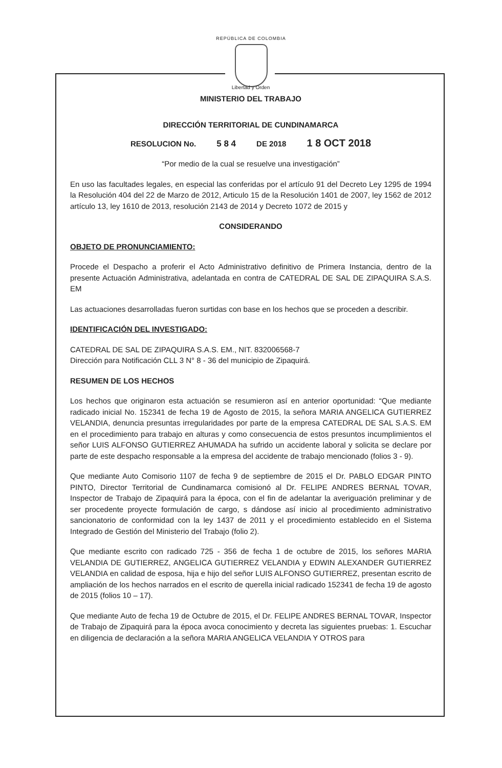REPÚBLICA DE COLOMBIA
Libertad y Orden
MINISTERIO DEL TRABAJO
DIRECCIÓN TERRITORIAL DE CUNDINAMARCA
RESOLUCION No. 5 8 4 DE 2018 1 8 OCT 2018
“Por medio de la cual se resuelve una investigación”
En uso las facultades legales, en especial las conferidas por el artículo 91 del Decreto Ley 1295 de 1994 la Resolución 404 del 22 de Marzo de 2012, Articulo 15 de la Resolución 1401 de 2007, ley 1562 de 2012 artículo 13, ley 1610 de 2013, resolución 2143 de 2014 y Decreto 1072 de 2015 y
CONSIDERANDO
OBJETO DE PRONUNCIAMIENTO:
Procede el Despacho a proferir el Acto Administrativo definitivo de Primera Instancia, dentro de la presente Actuación Administrativa, adelantada en contra de CATEDRAL DE SAL DE ZIPAQUIRA S.A.S. EM
Las actuaciones desarrolladas fueron surtidas con base en los hechos que se proceden a describir.
IDENTIFICACIÓN DEL INVESTIGADO:
CATEDRAL DE SAL DE ZIPAQUIRA S.A.S. EM., NIT. 832006568-7
Dirección para Notificación CLL 3 N° 8 - 36 del municipio de Zipaquirá.
RESUMEN DE LOS HECHOS
Los hechos que originaron esta actuación se resumieron así en anterior oportunidad: “Que mediante radicado inicial No. 152341 de fecha 19 de Agosto de 2015, la señora MARIA ANGELICA GUTIERREZ VELANDIA, denuncia presuntas irregularidades por parte de la empresa CATEDRAL DE SAL S.A.S. EM en el procedimiento para trabajo en alturas y como consecuencia de estos presuntos incumplimientos el señor LUIS ALFONSO GUTIERREZ AHUMADA ha sufrido un accidente laboral y solicita se declare por parte de este despacho responsable a la empresa del accidente de trabajo mencionado (folios 3 - 9).
Que mediante Auto Comisorio 1107 de fecha 9 de septiembre de 2015 el Dr. PABLO EDGAR PINTO PINTO, Director Territorial de Cundinamarca comisionó al Dr. FELIPE ANDRES BERNAL TOVAR, Inspector de Trabajo de Zipaquirá para la época, con el fin de adelantar la averiguación preliminar y de ser procedente proyecte formulación de cargo, s dándose así inicio al procedimiento administrativo sancionatorio de conformidad con la ley 1437 de 2011 y el procedimiento establecido en el Sistema Integrado de Gestión del Ministerio del Trabajo (folio 2).
Que mediante escrito con radicado 725 - 356 de fecha 1 de octubre de 2015, los señores MARIA VELANDIA DE GUTIERREZ, ANGELICA GUTIERREZ VELANDIA y EDWIN ALEXANDER GUTIERREZ VELANDIA en calidad de esposa, hija e hijo del señor LUIS ALFONSO GUTIERREZ, presentan escrito de ampliación de los hechos narrados en el escrito de querella inicial radicado 152341 de fecha 19 de agosto de 2015 (folios 10 – 17).
Que mediante Auto de fecha 19 de Octubre de 2015, el Dr. FELIPE ANDRES BERNAL TOVAR, Inspector de Trabajo de Zipaquirá para la época avoca conocimiento y decreta las siguientes pruebas: 1. Escuchar en diligencia de declaración a la señora MARIA ANGELICA VELANDIA Y OTROS para